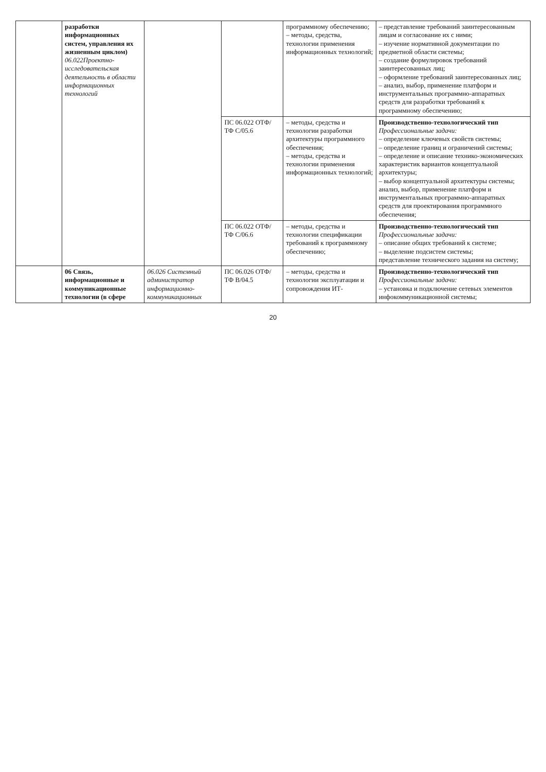| | разработки информационных систем, управления их жизненным циклом) 06.022Проектно-исследовательская деятельность в области информационных технологий | | | программному обеспечению; – методы, средства, технологии применения информационных технологий; | – представление требований заинтересованным лицам и согласование их с ними; – изучение нормативной документации по предметной области системы; – создание формулировок требований заинтересованных лиц; – оформление требований заинтересованных лиц; – анализ, выбор, применение платформ и инструментальных программно-аппаратных средств для разработки требований к программному обеспечению; |
| | | | ПС 06.022 ОТФ/ТФ С/05.6 | – методы, средства и технологии разработки архитектуры программного обеспечения; – методы, средства и технологии применения информационных технологий; | Производственно-технологический тип Профессиональные задачи: – определение ключевых свойств системы; – определение границ и ограничений системы; – определение и описание технико-экономических характеристик вариантов концептуальной архитектуры; – выбор концептуальной архитектуры системы; анализ, выбор, применение платформ и инструментальных программно-аппаратных средств для проектирования программного обеспечения; |
| | | | ПС 06.022 ОТФ/ТФ С/06.6 | – методы, средства и технологии спецификации требований к программному обеспечению; | Производственно-технологический тип Профессиональные задачи: – описание общих требований к системе; – выделение подсистем системы; представление технического задания на систему; |
| | 06 Связь, информационные и коммуникационные технологии (в сфере | 06.026 Системный администратор информационно-коммуникационных | ПС 06.026 ОТФ/ТФ В/04.5 | – методы, средства и технологии эксплуатации и сопровождения ИТ- | Производственно-технологический тип Профессиональные задачи: – установка и подключение сетевых элементов инфокоммуникационной системы; |
20